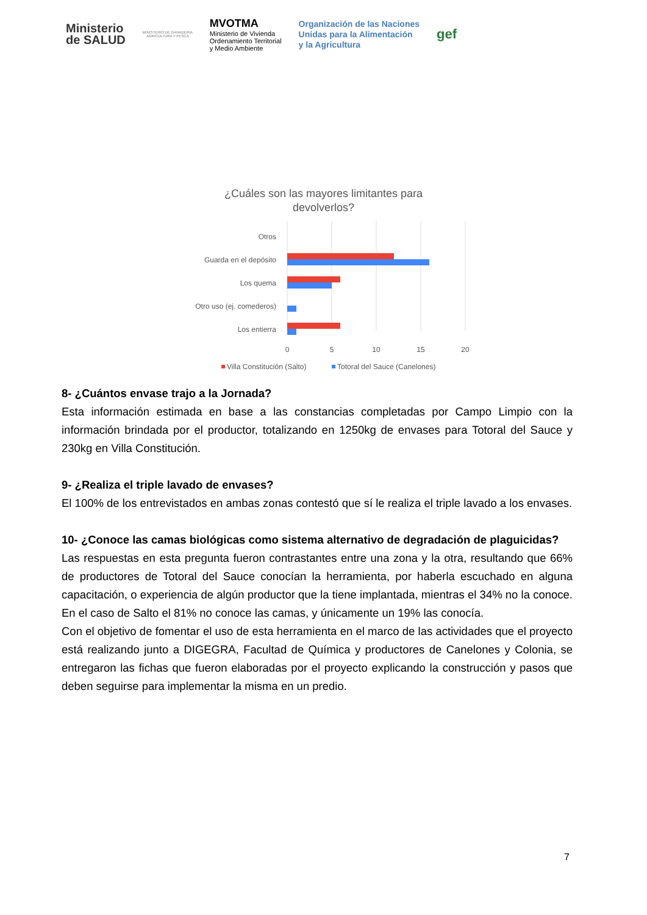Ministerio
de SALUD
MINISTERIO DE GANADERÍA
AGRICULTURA Y PESCA
MVOTMA
Ministerio de Vivienda
Ordenamiento Territorial
y Medio Ambiente
Organización de las Naciones
Unidas para la Alimentación
y la Agricultura
gef
¿Cuáles son las mayores limitantes para
devolverlos?
Otros
Guarda en el depósito
Los quema
Otro uso (ej. comederos)
Los entierra
0
5
10
15
20
Villa Constitución (Salto)
Totoral del Sauce (Canelones)
8- ¿Cuántos envase trajo a la Jornada?
Esta información estimada en base a las constancias completadas por Campo Limpio con la información brindada por el productor, totalizando en 1250kg de envases para Totoral del Sauce y 230kg en Villa Constitución.
9- ¿Realiza el triple lavado de envases?
El 100% de los entrevistados en ambas zonas contestó que sí le realiza el triple lavado a los envases.
10- ¿Conoce las camas biológicas como sistema alternativo de degradación de plaguicidas?
Las respuestas en esta pregunta fueron contrastantes entre una zona y la otra, resultando que 66% de productores de Totoral del Sauce conocían la herramienta, por haberla escuchado en alguna capacitación, o experiencia de algún productor que la tiene implantada, mientras el 34% no la conoce. En el caso de Salto el 81% no conoce las camas, y únicamente un 19% las conocía.
Con el objetivo de fomentar el uso de esta herramienta en el marco de las actividades que el proyecto está realizando junto a DIGEGRA, Facultad de Química y productores de Canelones y Colonia, se entregaron las fichas que fueron elaboradas por el proyecto explicando la construcción y pasos que deben seguirse para implementar la misma en un predio.
7